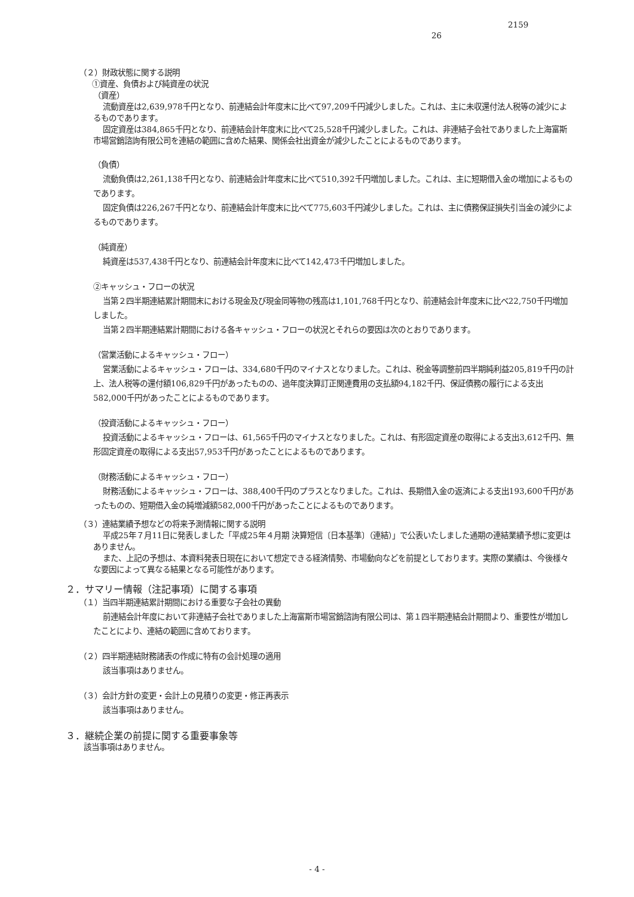2159
26
（２）財政状態に関する説明
①資産、負債および純資産の状況
（資産）
流動資産は2,639,978千円となり、前連結会計年度末に比べて97,209千円減少しました。これは、主に未収還付法人税等の減少によるものであります。
固定資産は384,865千円となり、前連結会計年度末に比べて25,528千円減少しました。これは、非連結子会社でありました上海富斯市場営銷諮詢有限公司を連結の範囲に含めた結果、関係会社出資金が減少したことによるものであります。
（負債）
流動負債は2,261,138千円となり、前連結会計年度末に比べて510,392千円増加しました。これは、主に短期借入金の増加によるものであります。
固定負債は226,267千円となり、前連結会計年度末に比べて775,603千円減少しました。これは、主に債務保証損失引当金の減少によるものであります。
（純資産）
純資産は537,438千円となり、前連結会計年度末に比べて142,473千円増加しました。
②キャッシュ・フローの状況
当第２四半期連結累計期間末における現金及び現金同等物の残高は1,101,768千円となり、前連結会計年度末に比べ22,750千円増加しました。
当第２四半期連結累計期間における各キャッシュ・フローの状況とそれらの要因は次のとおりであります。
（営業活動によるキャッシュ・フロー）
営業活動によるキャッシュ・フローは、334,680千円のマイナスとなりました。これは、税金等調整前四半期純利益205,819千円の計上、法人税等の還付額106,829千円があったものの、過年度決算訂正関連費用の支払額94,182千円、保証債務の履行による支出582,000千円があったことによるものであります。
（投資活動によるキャッシュ・フロー）
投資活動によるキャッシュ・フローは、61,565千円のマイナスとなりました。これは、有形固定資産の取得による支出3,612千円、無形固定資産の取得による支出57,953千円があったことによるものであります。
（財務活動によるキャッシュ・フロー）
財務活動によるキャッシュ・フローは、388,400千円のプラスとなりました。これは、長期借入金の返済による支出193,600千円があったものの、短期借入金の純増減額582,000千円があったことによるものであります。
（３）連結業績予想などの将来予測情報に関する説明
平成25年７月11日に発表しました「平成25年４月期 決算短信〔日本基準〕（連結）」で公表いたしました通期の連結業績予想に変更はありません。
また、上記の予想は、本資料発表日現在において想定できる経済情勢、市場動向などを前提としております。実際の業績は、今後様々な要因によって異なる結果となる可能性があります。
２．サマリー情報（注記事項）に関する事項
（１）当四半期連結累計期間における重要な子会社の異動
前連結会計年度において非連結子会社でありました上海富斯市場営銷諮詢有限公司は、第１四半期連結会計期間より、重要性が増加したことにより、連結の範囲に含めております。
（２）四半期連結財務諸表の作成に特有の会計処理の適用
該当事項はありません。
（３）会計方針の変更・会計上の見積りの変更・修正再表示
該当事項はありません。
３．継続企業の前提に関する重要事象等
該当事項はありません。
- 4 -